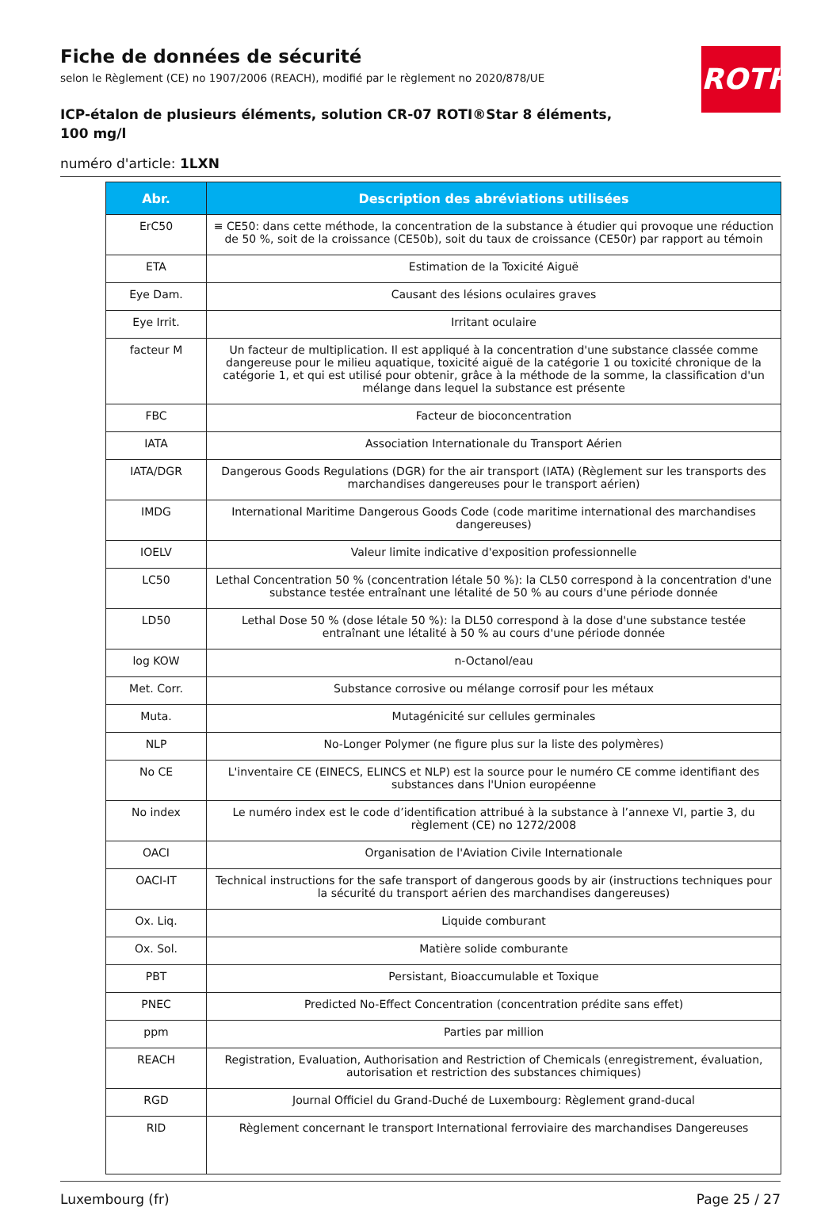ROTH
Fiche de données de sécurité
selon le Règlement (CE) no 1907/2006 (REACH), modifié par le règlement no 2020/878/UE
ICP-étalon de plusieurs éléments, solution CR-07 ROTI®Star 8 éléments, 100 mg/l
numéro d'article: 1LXN
| Abr. | Description des abréviations utilisées |
| --- | --- |
| ErC50 | ≡ CE50: dans cette méthode, la concentration de la substance à étudier qui provoque une réduction de 50 %, soit de la croissance (CE50b), soit du taux de croissance (CE50r) par rapport au témoin |
| ETA | Estimation de la Toxicité Aiguë |
| Eye Dam. | Causant des lésions oculaires graves |
| Eye Irrit. | Irritant oculaire |
| facteur M | Un facteur de multiplication. Il est appliqué à la concentration d'une substance classée comme dangereuse pour le milieu aquatique, toxicité aiguë de la catégorie 1 ou toxicité chronique de la catégorie 1, et qui est utilisé pour obtenir, grâce à la méthode de la somme, la classification d'un mélange dans lequel la substance est présente |
| FBC | Facteur de bioconcentration |
| IATA | Association Internationale du Transport Aérien |
| IATA/DGR | Dangerous Goods Regulations (DGR) for the air transport (IATA) (Règlement sur les transports des marchandises dangereuses pour le transport aérien) |
| IMDG | International Maritime Dangerous Goods Code (code maritime international des marchandises dangereuses) |
| IOELV | Valeur limite indicative d'exposition professionnelle |
| LC50 | Lethal Concentration 50 % (concentration létale 50 %): la CL50 correspond à la concentration d'une substance testée entraînant une létalité de 50 % au cours d'une période donnée |
| LD50 | Lethal Dose 50 % (dose létale 50 %): la DL50 correspond à la dose d'une substance testée entraînant une létalité à 50 % au cours d'une période donnée |
| log KOW | n-Octanol/eau |
| Met. Corr. | Substance corrosive ou mélange corrosif pour les métaux |
| Muta. | Mutagénicité sur cellules germinales |
| NLP | No-Longer Polymer (ne figure plus sur la liste des polymères) |
| No CE | L'inventaire CE (EINECS, ELINCS et NLP) est la source pour le numéro CE comme identifiant des substances dans l'Union européenne |
| No index | Le numéro index est le code d’identification attribué à la substance à l’annexe VI, partie 3, du règlement (CE) no 1272/2008 |
| OACI | Organisation de l'Aviation Civile Internationale |
| OACI-IT | Technical instructions for the safe transport of dangerous goods by air (instructions techniques pour la sécurité du transport aérien des marchandises dangereuses) |
| Ox. Liq. | Liquide comburant |
| Ox. Sol. | Matière solide comburante |
| PBT | Persistant, Bioaccumulable et Toxique |
| PNEC | Predicted No-Effect Concentration (concentration prédite sans effet) |
| ppm | Parties par million |
| REACH | Registration, Evaluation, Authorisation and Restriction of Chemicals (enregistrement, évaluation, autorisation et restriction des substances chimiques) |
| RGD | Journal Officiel du Grand-Duché de Luxembourg: Règlement grand-ducal |
| RID | Règlement concernant le transport International ferroviaire des marchandises Dangereuses |
Luxembourg (fr) Page 25 / 27